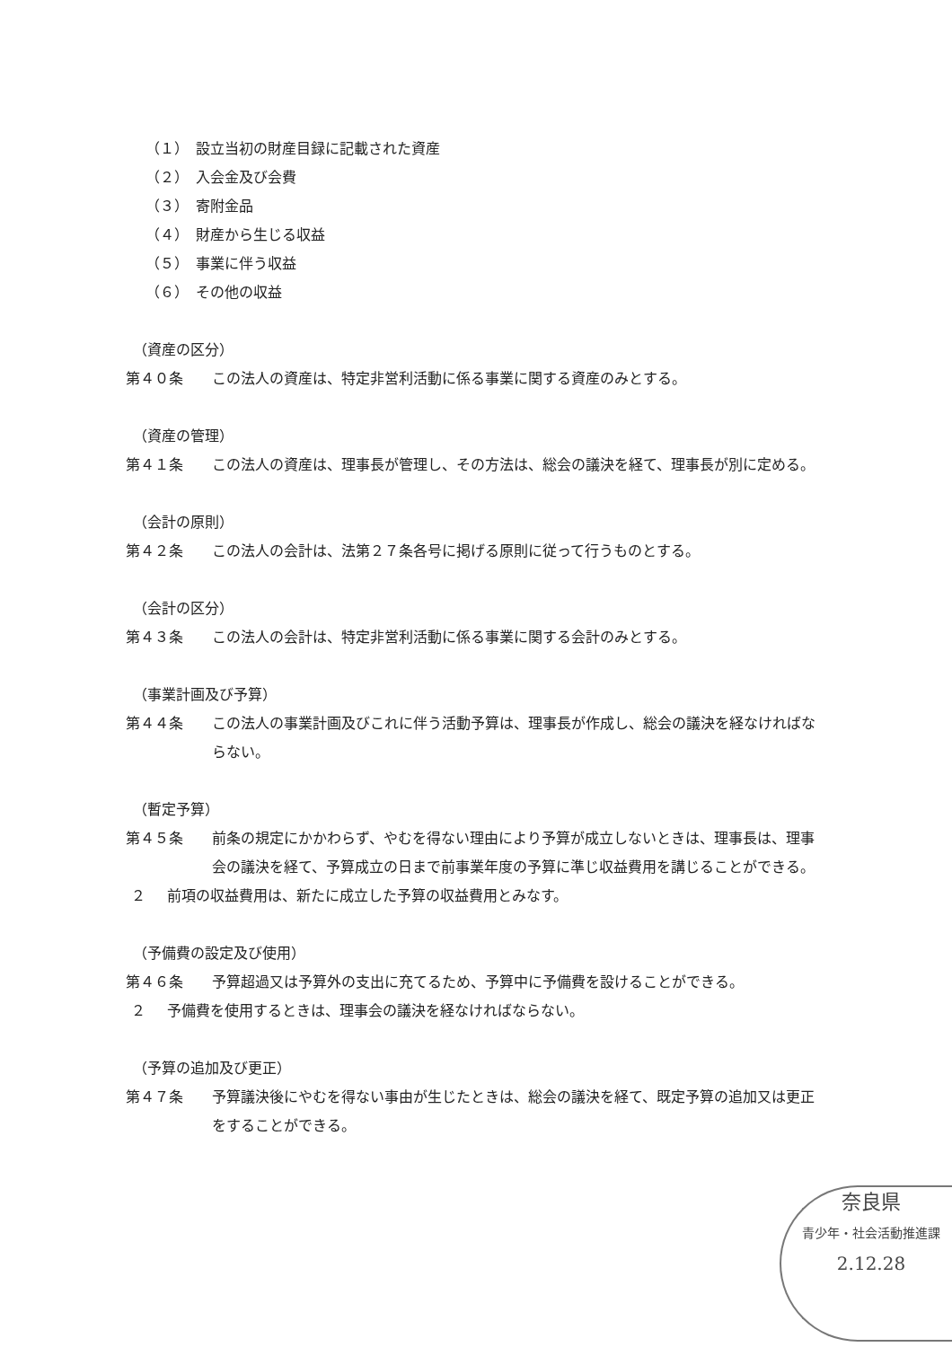（１） 設立当初の財産目録に記載された資産
（２） 入会金及び会費
（３） 寄附金品
（４） 財産から生じる収益
（５） 事業に伴う収益
（６） その他の収益
（資産の区分）
第４０条 この法人の資産は、特定非営利活動に係る事業に関する資産のみとする。
（資産の管理）
第４１条 この法人の資産は、理事長が管理し、その方法は、総会の議決を経て、理事長が別に定める。
（会計の原則）
第４２条 この法人の会計は、法第２７条各号に掲げる原則に従って行うものとする。
（会計の区分）
第４３条 この法人の会計は、特定非営利活動に係る事業に関する会計のみとする。
（事業計画及び予算）
第４４条 この法人の事業計画及びこれに伴う活動予算は、理事長が作成し、総会の議決を経なければならない。
（暫定予算）
第４５条 前条の規定にかかわらず、やむを得ない理由により予算が成立しないときは、理事長は、理事会の議決を経て、予算成立の日まで前事業年度の予算に準じ収益費用を講じることができる。
２ 前項の収益費用は、新たに成立した予算の収益費用とみなす。
（予備費の設定及び使用）
第４６条 予算超過又は予算外の支出に充てるため、予算中に予備費を設けることができる。
２ 予備費を使用するときは、理事会の議決を経なければならない。
（予算の追加及び更正）
第４７条 予算議決後にやむを得ない事由が生じたときは、総会の議決を経て、既定予算の追加又は更正をすることができる。
奈良県
青少年・社会活動推進課
2.12.28